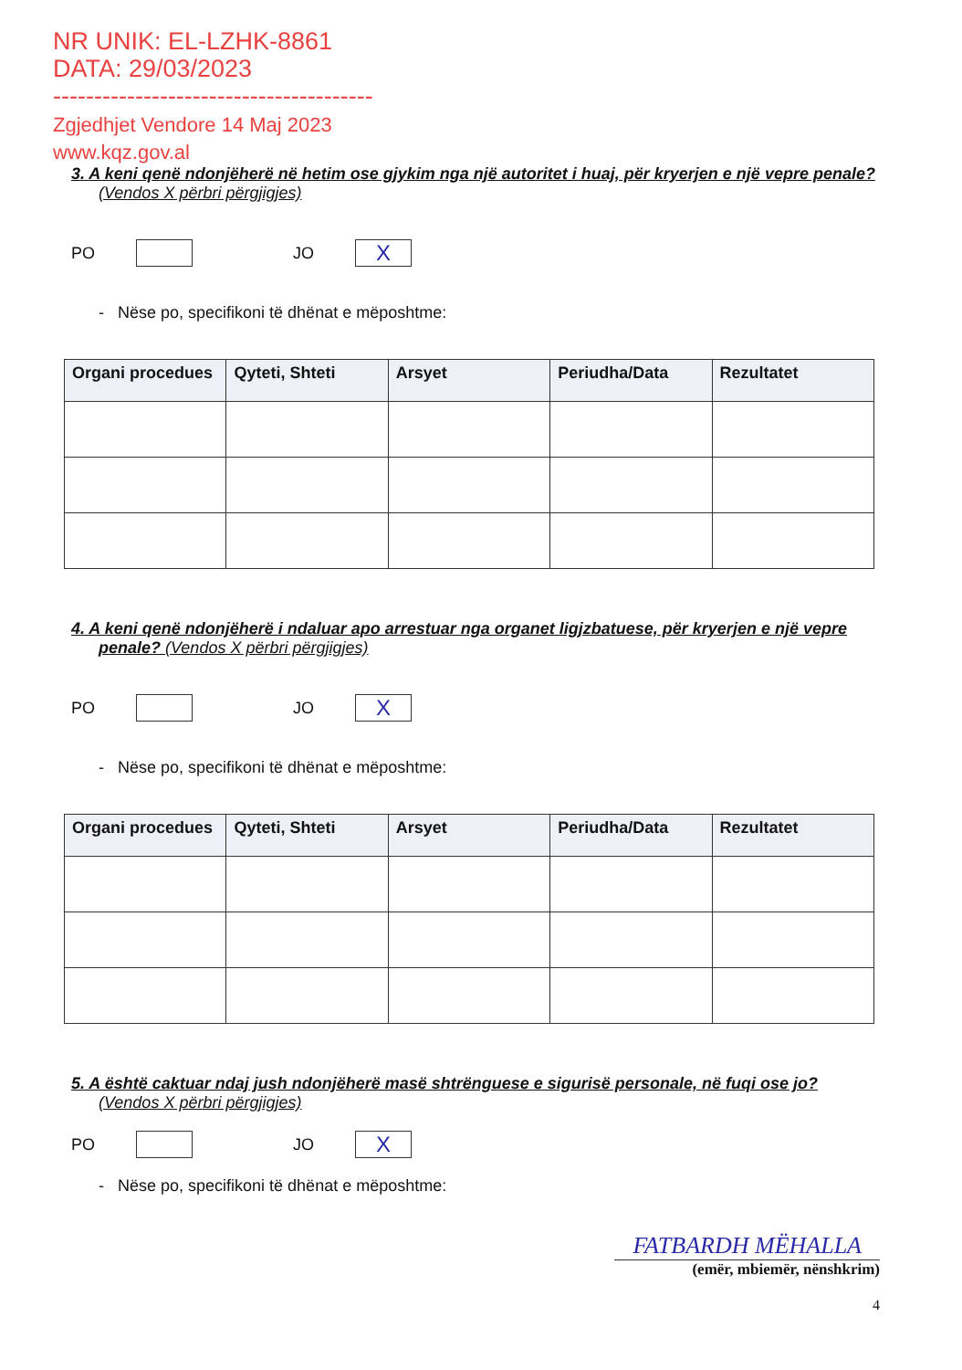NR UNIK: EL-LZHK-8861
DATA: 29/03/2023
---------------------------------------
Zgjedhjet Vendore 14 Maj 2023
www.kqz.gov.al
3. A keni qenë ndonjëherë në hetim ose gjykim nga një autoritet i huaj, për kryerjen e një vepre penale? (Vendos X përbri përgjigjes)
PO
JO
X
- Nëse po, specifikoni të dhënat e mëposhtme:
| Organi procedues | Qyteti, Shteti | Arsyet | Periudha/Data | Rezultatet |
| --- | --- | --- | --- | --- |
4. A keni qenë ndonjëherë i ndaluar apo arrestuar nga organet ligjzbatuese, për kryerjen e një vepre penale? (Vendos X përbri përgjigjes)
PO
JO
X
- Nëse po, specifikoni të dhënat e mëposhtme:
| Organi procedues | Qyteti, Shteti | Arsyet | Periudha/Data | Rezultatet |
| --- | --- | --- | --- | --- |
5. A është caktuar ndaj jush ndonjëherë masë shtrënguese e sigurisë personale, në fuqi ose jo? (Vendos X përbri përgjigjes)
PO
JO
X
- Nëse po, specifikoni të dhënat e mëposhtme:
FATBARDH MËHALLA
(emër, mbiemër, nënshkrim)
4